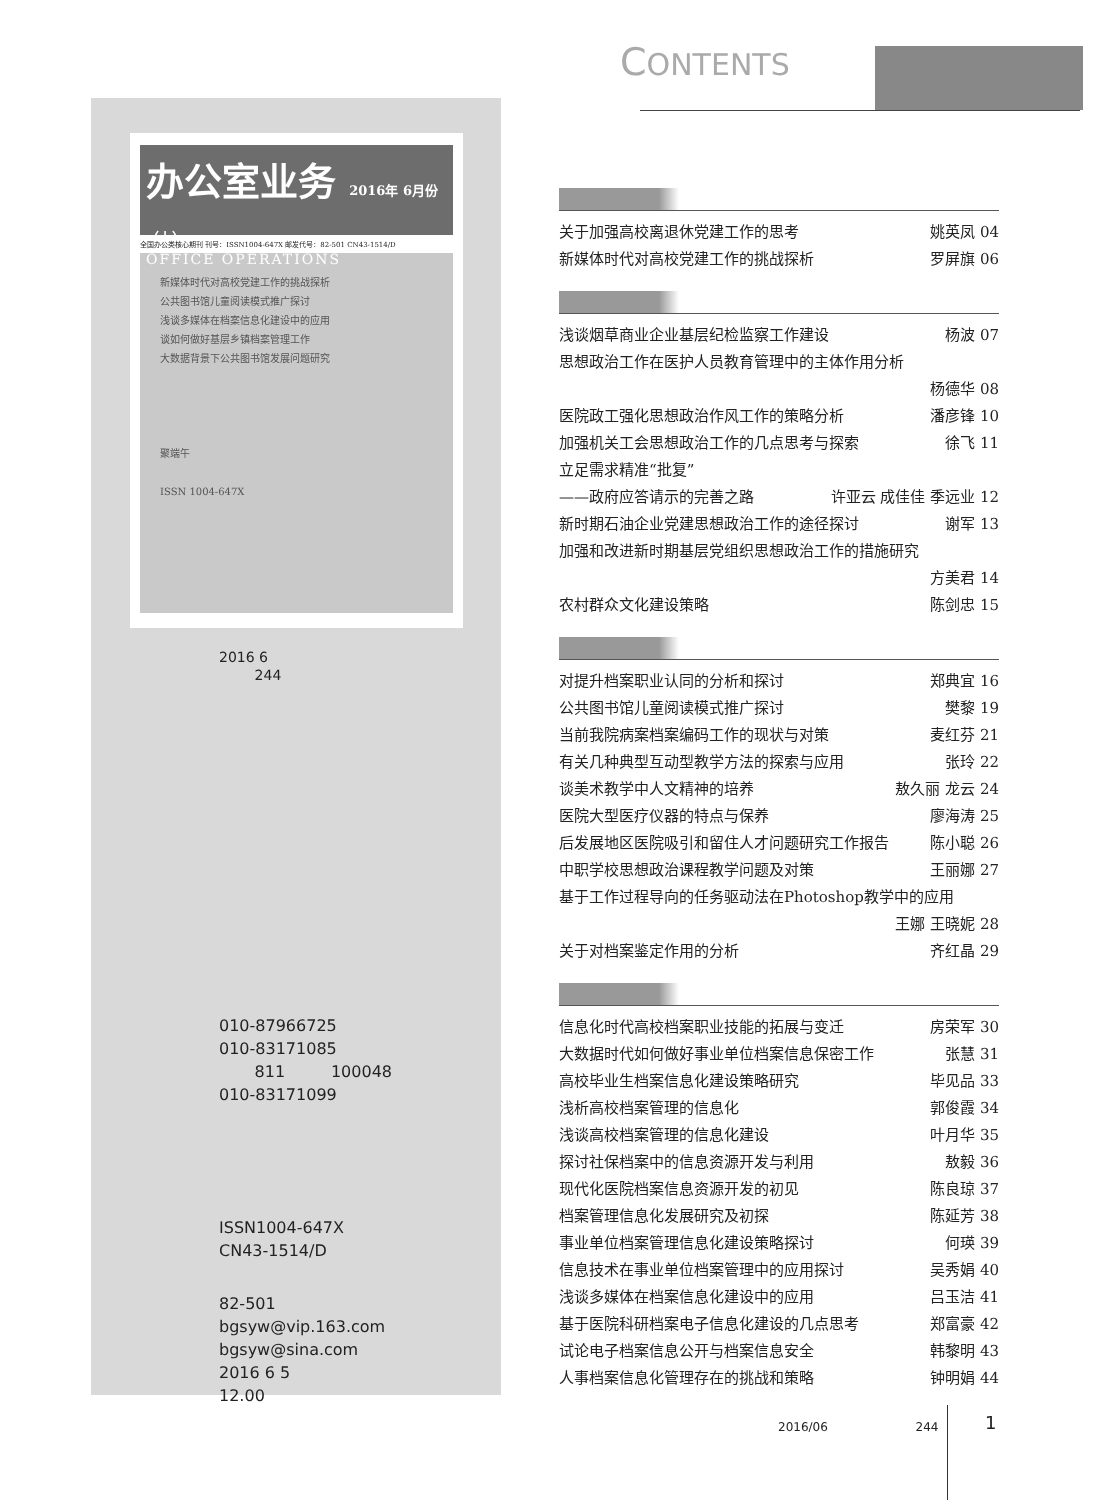办公室业务 2016年 6月份（上）
OFFICE OPERATIONS
全国办公类核心期刊 刊号：ISSN1004-647X 邮发代号：82-501 CN43-1514/D
新媒体时代对高校党建工作的挑战探析
公共图书馆儿童阅读模式推广探讨
浅谈多媒体在档案信息化建设中的应用
谈如何做好基层乡镇档案管理工作
大数据背景下公共图书馆发展问题研究
聚端午
ISSN 1004-647X
2016 6
244
010-87966725
010-83171085
811 100048
010-83171099
ISSN1004-647X
CN43-1514/D
82-501
bgsyw@vip.163.com
bgsyw@sina.com
2016 6 5
12.00
CONTENTS
关于加强高校离退休党建工作的思考 姚英凤 04
新媒体时代对高校党建工作的挑战探析 罗屏旗 06
浅谈烟草商业企业基层纪检监察工作建设 杨波 07
思想政治工作在医护人员教育管理中的主体作用分析
杨德华 08
医院政工强化思想政治作风工作的策略分析 潘彦锋 10
加强机关工会思想政治工作的几点思考与探索 徐飞 11
立足需求精准“批复”
——政府应答请示的完善之路 许亚云 成佳佳 季远业 12
新时期石油企业党建思想政治工作的途径探讨 谢军 13
加强和改进新时期基层党组织思想政治工作的措施研究
方美君 14
农村群众文化建设策略 陈剑忠 15
对提升档案职业认同的分析和探讨 郑典宜 16
公共图书馆儿童阅读模式推广探讨 樊黎 19
当前我院病案档案编码工作的现状与对策 麦红芬 21
有关几种典型互动型教学方法的探索与应用 张玲 22
谈美术教学中人文精神的培养 敖久丽 龙云 24
医院大型医疗仪器的特点与保养 廖海涛 25
后发展地区医院吸引和留住人才问题研究工作报告 陈小聪 26
中职学校思想政治课程教学问题及对策 王丽娜 27
基于工作过程导向的任务驱动法在Photoshop教学中的应用
王娜 王晓妮 28
关于对档案鉴定作用的分析 齐红晶 29
信息化时代高校档案职业技能的拓展与变迁 房荣军 30
大数据时代如何做好事业单位档案信息保密工作 张慧 31
高校毕业生档案信息化建设策略研究 毕见品 33
浅析高校档案管理的信息化 郭俊霞 34
浅谈高校档案管理的信息化建设 叶月华 35
探讨社保档案中的信息资源开发与利用 敖毅 36
现代化医院档案信息资源开发的初见 陈良琼 37
档案管理信息化发展研究及初探 陈延芳 38
事业单位档案管理信息化建设策略探讨 何瑛 39
信息技术在事业单位档案管理中的应用探讨 吴秀娟 40
浅谈多媒体在档案信息化建设中的应用 吕玉洁 41
基于医院科研档案电子信息化建设的几点思考 郑富豪 42
试论电子档案信息公开与档案信息安全 韩黎明 43
人事档案信息化管理存在的挑战和策略 钟明娟 44
2016/06 244
1